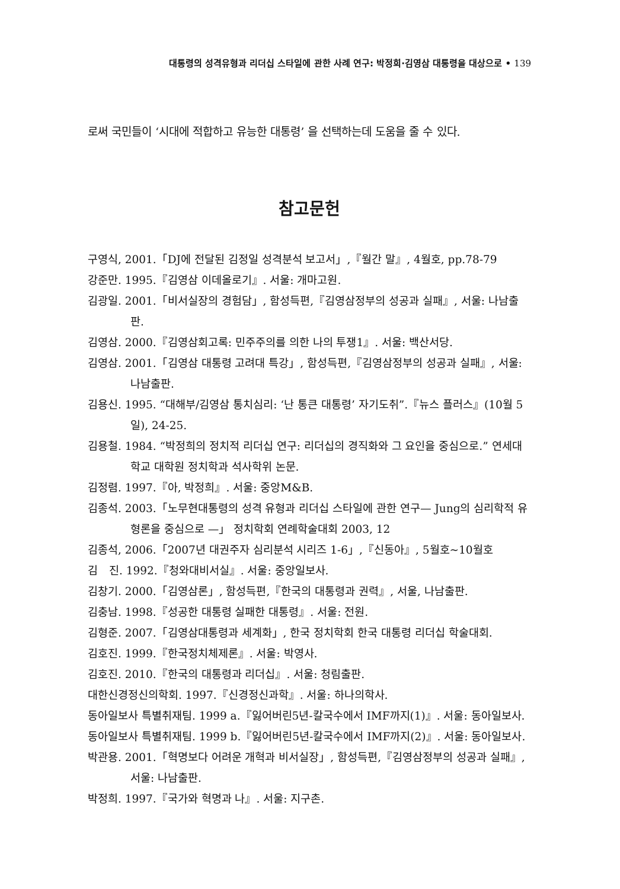대통령의 성격유형과 리더십 스타일에 관한 사례 연구: 박정희·김영삼 대통령을 대상으로 • 139
로써 국민들이 ‘시대에 적합하고 유능한 대통령’ 을 선택하는데 도움을 줄 수 있다.
참고문헌
구영식, 2001.「DJ에 전달된 김정일 성격분석 보고서」,『월간 말』, 4월호, pp.78-79
강준만. 1995.『김영삼 이데올로기』. 서울: 개마고원.
김광일. 2001.「비서실장의 경험담」, 함성득편,『김영삼정부의 성공과 실패』, 서울: 나남출판.
김영삼. 2000.『김영삼회고록: 민주주의를 의한 나의 투쟁1』. 서울: 백산서당.
김영삼. 2001.「김영삼 대통령 고려대 특강」, 함성득편,『김영삼정부의 성공과 실패』, 서울: 나남출판.
김용신. 1995. “대해부/김영삼 통치심리: ‘난 통큰 대통령’ 자기도취”.『뉴스 플러스』(10월 5일), 24-25.
김용철. 1984. “박정희의 정치적 리더십 연구: 리더십의 경직화와 그 요인을 중심으로.” 연세대학교 대학원 정치학과 석사학위 논문.
김정렴. 1997.『아, 박정희』. 서울: 중앙M&B.
김종석. 2003.「노무현대통령의 성격 유형과 리더십 스타일에 관한 연구— Jung의 심리학적 유형론을 중심으로 —」 정치학회 연례학술대회 2003, 12
김종석, 2006.「2007년 대권주자 심리분석 시리즈 1-6」,『신동아』, 5월호~10월호
김　진. 1992.『청와대비서실』. 서울: 중앙일보사.
김창기. 2000.「김영삼론」, 함성득편,『한국의 대통령과 권력』, 서울, 나남출판.
김충남. 1998.『성공한 대통령 실패한 대통령』. 서울: 전원.
김형준. 2007.「김영삼대통령과 세계화」, 한국 정치학회 한국 대통령 리더십 학술대회.
김호진. 1999.『한국정치체제론』. 서울: 박영사.
김호진. 2010.『한국의 대통령과 리더십』. 서울: 청림출판.
대한신경정신의학회. 1997.『신경정신과학』. 서울: 하나의학사.
동아일보사 특별취재팀. 1999 a.『잃어버린5년-칼국수에서 IMF까지(1)』. 서울: 동아일보사.
동아일보사 특별취재팀. 1999 b.『잃어버린5년-칼국수에서 IMF까지(2)』. 서울: 동아일보사.
박관용. 2001.「혁명보다 어려운 개혁과 비서실장」, 함성득편,『김영삼정부의 성공과 실패』, 서울: 나남출판.
박정희. 1997.『국가와 혁명과 나』. 서울: 지구촌.